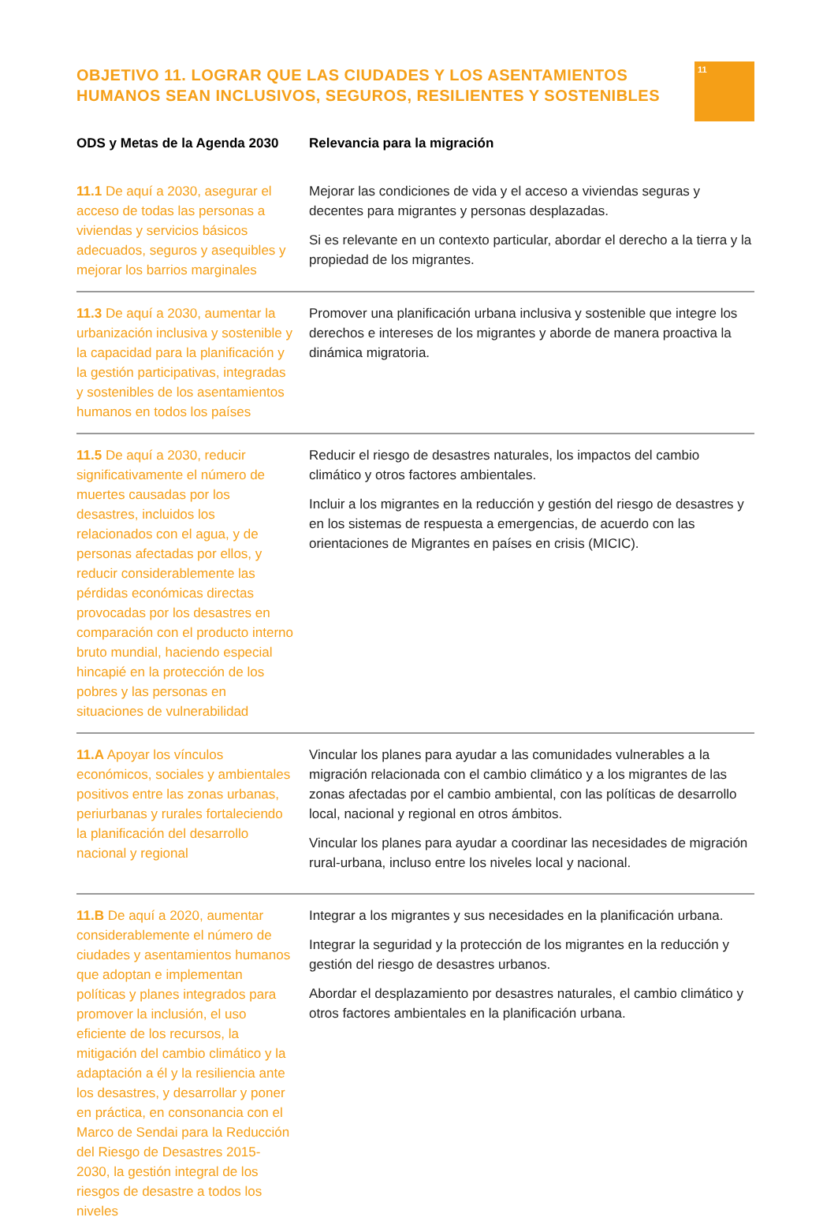OBJETIVO 11. LOGRAR QUE LAS CIUDADES Y LOS ASENTAMIENTOS
HUMANOS SEAN INCLUSIVOS, SEGUROS, RESILIENTES Y SOSTENIBLES
11
| ODS y Metas de la Agenda 2030 | Relevancia para la migración |
| --- | --- |
| 11.1 De aquí a 2030, asegurar el acceso de todas las personas a viviendas y servicios básicos adecuados, seguros y asequibles y mejorar los barrios marginales | Mejorar las condiciones de vida y el acceso a viviendas seguras y decentes para migrantes y personas desplazadas. Si es relevante en un contexto particular, abordar el derecho a la tierra y la propiedad de los migrantes. |
| 11.3 De aquí a 2030, aumentar la urbanización inclusiva y sostenible y la capacidad para la planificación y la gestión participativas, integradas y sostenibles de los asentamientos humanos en todos los países | Promover una planificación urbana inclusiva y sostenible que integre los derechos e intereses de los migrantes y aborde de manera proactiva la dinámica migratoria. |
| 11.5 De aquí a 2030, reducir significativamente el número de muertes causadas por los desastres, incluidos los relacionados con el agua, y de personas afectadas por ellos, y reducir considerablemente las pérdidas económicas directas provocadas por los desastres en comparación con el producto interno bruto mundial, haciendo especial hincapié en la protección de los pobres y las personas en situaciones de vulnerabilidad | Reducir el riesgo de desastres naturales, los impactos del cambio climático y otros factores ambientales. Incluir a los migrantes en la reducción y gestión del riesgo de desastres y en los sistemas de respuesta a emergencias, de acuerdo con las orientaciones de Migrantes en países en crisis (MICIC). |
| 11.A Apoyar los vínculos económicos, sociales y ambientales positivos entre las zonas urbanas, periurbanas y rurales fortaleciendo la planificación del desarrollo nacional y regional | Vincular los planes para ayudar a las comunidades vulnerables a la migración relacionada con el cambio climático y a los migrantes de las zonas afectadas por el cambio ambiental, con las políticas de desarrollo local, nacional y regional en otros ámbitos. Vincular los planes para ayudar a coordinar las necesidades de migración rural-urbana, incluso entre los niveles local y nacional. |
| 11.B De aquí a 2020, aumentar considerablemente el número de ciudades y asentamientos humanos que adoptan e implementan políticas y planes integrados para promover la inclusión, el uso eficiente de los recursos, la mitigación del cambio climático y la adaptación a él y la resiliencia ante los desastres, y desarrollar y poner en práctica, en consonancia con el Marco de Sendai para la Reducción del Riesgo de Desastres 2015-2030, la gestión integral de los riesgos de desastre a todos los niveles | Integrar a los migrantes y sus necesidades en la planificación urbana. Integrar la seguridad y la protección de los migrantes en la reducción y gestión del riesgo de desastres urbanos. Abordar el desplazamiento por desastres naturales, el cambio climático y otros factores ambientales en la planificación urbana. |